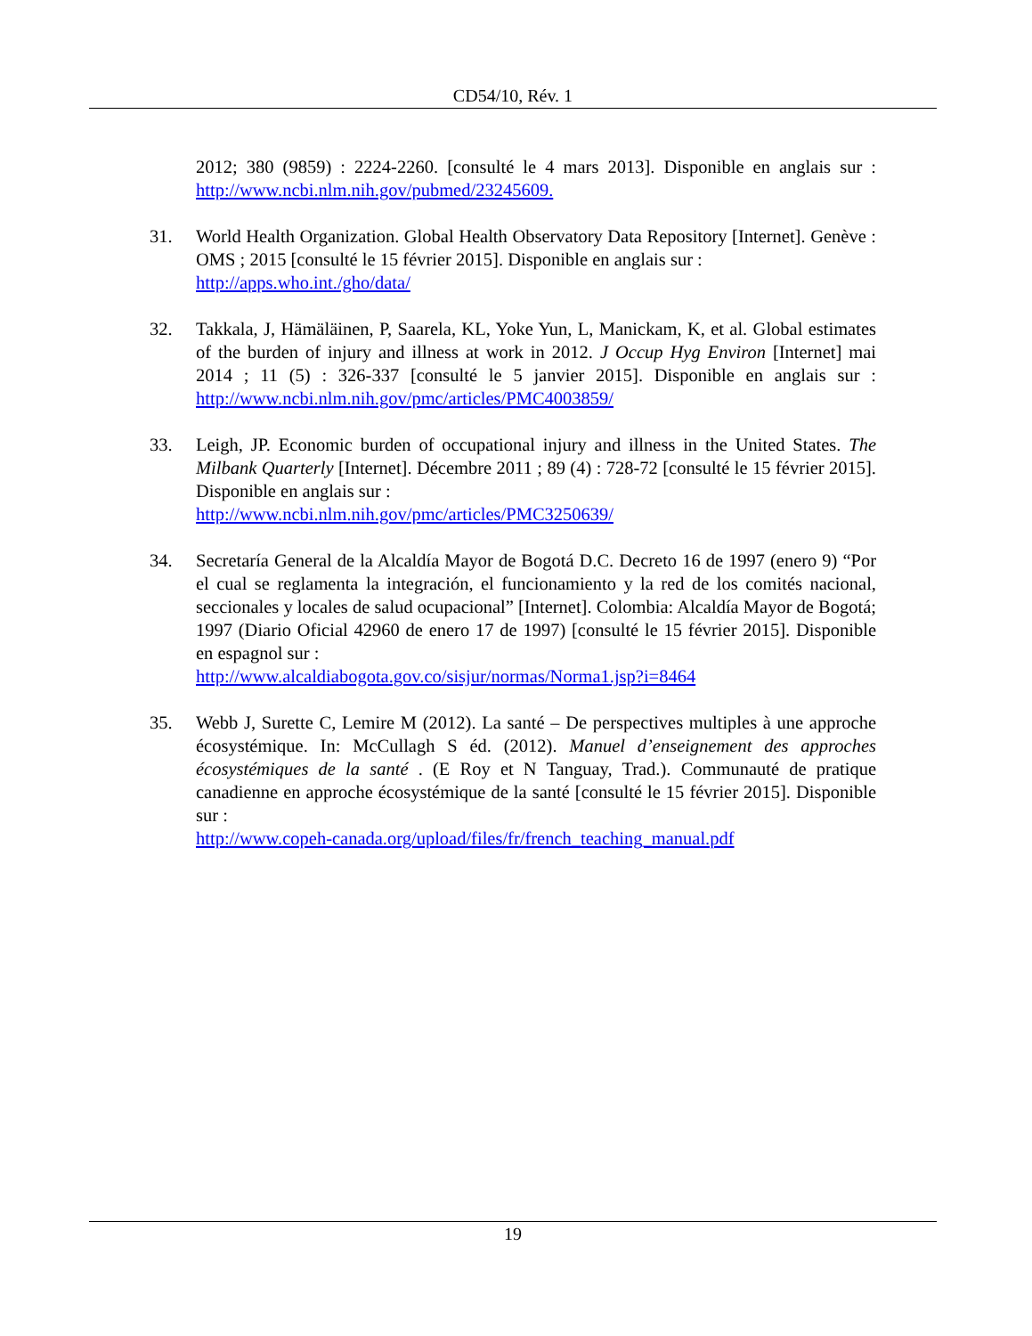CD54/10, Rév. 1
2012; 380 (9859) : 2224-2260. [consulté le 4 mars 2013]. Disponible en anglais sur : http://www.ncbi.nlm.nih.gov/pubmed/23245609.
31. World Health Organization. Global Health Observatory Data Repository [Internet]. Genève : OMS ; 2015 [consulté le 15 février 2015]. Disponible en anglais sur :
http://apps.who.int./gho/data/
32. Takkala, J, Hämäläinen, P, Saarela, KL, Yoke Yun, L, Manickam, K, et al. Global estimates of the burden of injury and illness at work in 2012. J Occup Hyg Environ [Internet] mai 2014 ; 11 (5) : 326-337 [consulté le 5 janvier 2015]. Disponible en anglais sur : http://www.ncbi.nlm.nih.gov/pmc/articles/PMC4003859/
33. Leigh, JP. Economic burden of occupational injury and illness in the United States. The Milbank Quarterly [Internet]. Décembre 2011 ; 89 (4) : 728-72 [consulté le 15 février 2015]. Disponible en anglais sur :
http://www.ncbi.nlm.nih.gov/pmc/articles/PMC3250639/
34. Secretaría General de la Alcaldía Mayor de Bogotá D.C. Decreto 16 de 1997 (enero 9) “Por el cual se reglamenta la integración, el funcionamiento y la red de los comités nacional, seccionales y locales de salud ocupacional” [Internet]. Colombia: Alcaldía Mayor de Bogotá; 1997 (Diario Oficial 42960 de enero 17 de 1997) [consulté le 15 février 2015]. Disponible en espagnol sur :
http://www.alcaldiabogota.gov.co/sisjur/normas/Norma1.jsp?i=8464
35. Webb J, Surette C, Lemire M (2012). La santé – De perspectives multiples à une approche écosystémique. In: McCullagh S éd. (2012). Manuel d’enseignement des approches écosystémiques de la santé . (E Roy et N Tanguay, Trad.). Communauté de pratique canadienne en approche écosystémique de la santé [consulté le 15 février 2015]. Disponible sur :
http://www.copeh-canada.org/upload/files/fr/french_teaching_manual.pdf
19